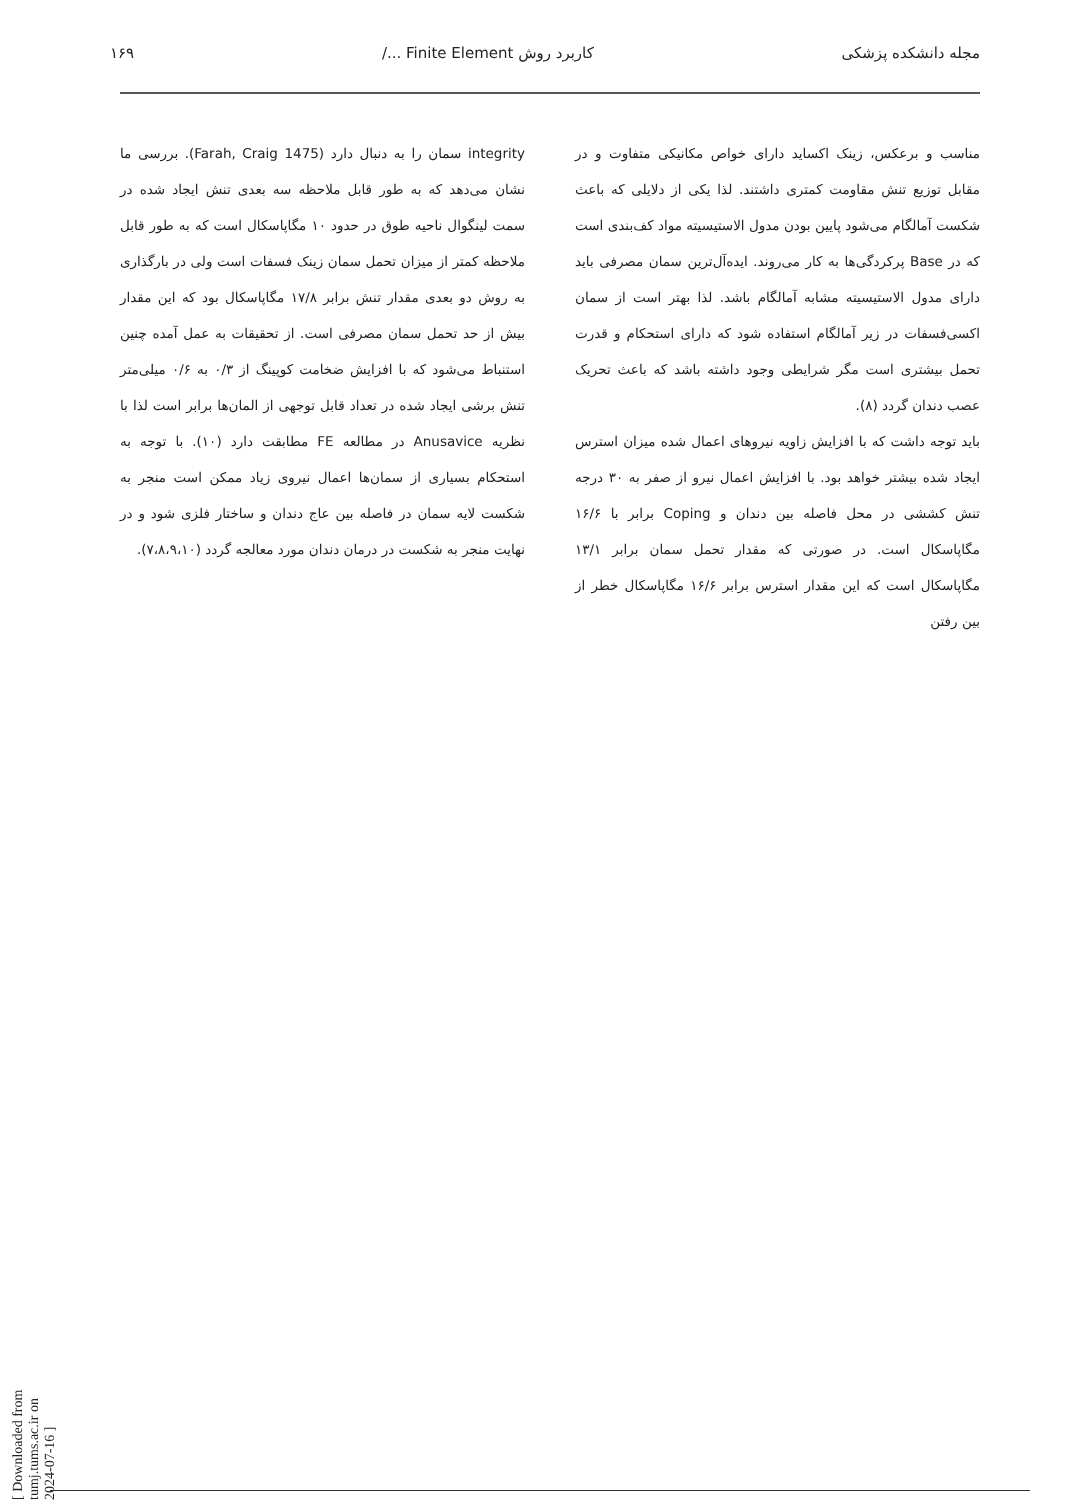مجله دانشکده پزشکی کاربرد روش Finite Element .../ ۱۶۹
مناسب و برعکس، زینک اکساید دارای خواص مکانیکی متفاوت و در مقابل توزیع تنش مقاومت کمتری داشتند. لذا یکی از دلایلی که باعث شکست آمالگام می‌شود پایین بودن مدول الاستیسیته مواد کف‌بندی است که در Base پرکردگی‌ها به کار می‌روند. ایده‌آل‌ترین سمان مصرفی باید دارای مدول الاستیسیته مشابه آمالگام باشد. لذا بهتر است از سمان اکسی‌فسفات در زیر آمالگام استفاده شود که دارای استحکام و قدرت تحمل بیشتری است مگر شرایطی وجود داشته باشد که باعث تحریک عصب دندان گردد (۸).
باید توجه داشت که با افزایش زاویه نیروهای اعمال شده میزان استرس ایجاد شده بیشتر خواهد بود. با افزایش اعمال نیرو از صفر به ۳۰ درجه تنش کششی در محل فاصله بین دندان و Coping برابر با ۱۶/۶ مگاپاسکال است. در صورتی که مقدار تحمل سمان برابر ۱۳/۱ مگاپاسکال است که این مقدار استرس برابر ۱۶/۶ مگاپاسکال خطر از بین رفتن
integrity سمان را به دنبال دارد (Farah, Craig 1475). بررسی ما نشان می‌دهد که به طور قابل ملاحظه سه بعدی تنش ایجاد شده در سمت لینگوال ناحیه طوق در حدود ۱۰ مگاپاسکال است که به طور قابل ملاحظه کمتر از میزان تحمل سمان زینک فسفات است ولی در بارگذاری به روش دو بعدی مقدار تنش برابر ۱۷/۸ مگاپاسکال بود که این مقدار بیش از حد تحمل سمان مصرفی است. از تحقیقات به عمل آمده چنین استنباط می‌شود که با افزایش ضخامت کوپینگ از ۰/۳ به ۰/۶ میلی‌متر تنش برشی ایجاد شده در تعداد قابل توجهی از المان‌ها برابر است لذا با نظریه Anusavice در مطالعه FE مطابقت دارد (۱۰). با توجه به استحکام بسیاری از سمان‌ها اعمال نیروی زیاد ممکن است منجر به شکست لایه سمان در فاصله بین عاج دندان و ساختار فلزی شود و در نهایت منجر به شکست در درمان دندان مورد معالجه گردد (۷،۸،۹،۱۰).
[ Downloaded from tumj.tums.ac.ir on 2024-07-16 ]